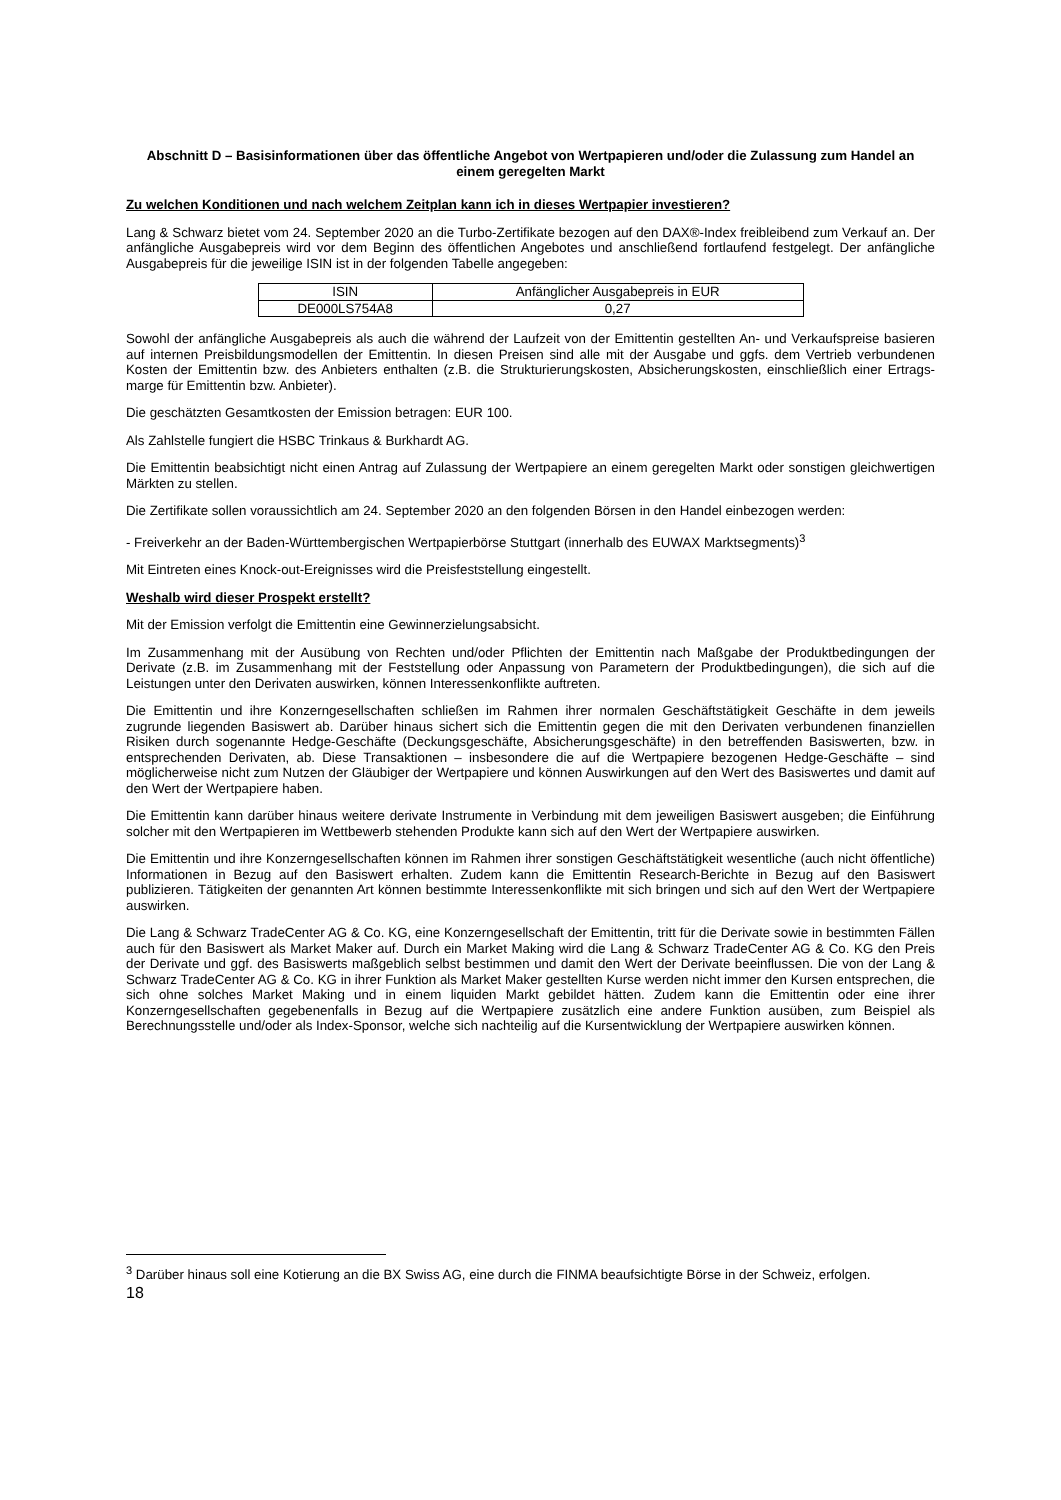Abschnitt D – Basisinformationen über das öffentliche Angebot von Wertpapieren und/oder die Zulassung zum Handel an einem geregelten Markt
Zu welchen Konditionen und nach welchem Zeitplan kann ich in dieses Wertpapier investieren?
Lang & Schwarz bietet vom 24. September 2020 an die Turbo-Zertifikate bezogen auf den DAX®-Index freibleibend zum Verkauf an. Der anfängliche Ausgabepreis wird vor dem Beginn des öffentlichen Angebotes und anschließend fortlaufend festgelegt. Der anfängliche Ausgabepreis für die jeweilige ISIN ist in der folgenden Tabelle angegeben:
| ISIN | Anfänglicher Ausgabepreis in EUR |
| --- | --- |
| DE000LS754A8 | 0,27 |
Sowohl der anfängliche Ausgabepreis als auch die während der Laufzeit von der Emittentin gestellten An- und Verkaufspreise basieren auf internen Preisbildungsmodellen der Emittentin. In diesen Preisen sind alle mit der Ausgabe und ggfs. dem Vertrieb verbundenen Kosten der Emittentin bzw. des Anbieters enthalten (z.B. die Strukturierungskosten, Absicherungskosten, einschließlich einer Ertrags-marge für Emittentin bzw. Anbieter).
Die geschätzten Gesamtkosten der Emission betragen: EUR 100.
Als Zahlstelle fungiert die HSBC Trinkaus & Burkhardt AG.
Die Emittentin beabsichtigt nicht einen Antrag auf Zulassung der Wertpapiere an einem geregelten Markt oder sonstigen gleichwertigen Märkten zu stellen.
Die Zertifikate sollen voraussichtlich am 24. September 2020 an den folgenden Börsen in den Handel einbezogen werden:
- Freiverkehr an der Baden-Württembergischen Wertpapierbörse Stuttgart (innerhalb des EUWAX Marktsegments)<sup>3</sup>
Mit Eintreten eines Knock-out-Ereignisses wird die Preisfeststellung eingestellt.
Weshalb wird dieser Prospekt erstellt?
Mit der Emission verfolgt die Emittentin eine Gewinnerzielungsabsicht.
Im Zusammenhang mit der Ausübung von Rechten und/oder Pflichten der Emittentin nach Maßgabe der Produktbedingungen der Derivate (z.B. im Zusammenhang mit der Feststellung oder Anpassung von Parametern der Produktbedingungen), die sich auf die Leistungen unter den Derivaten auswirken, können Interessenkonflikte auftreten.
Die Emittentin und ihre Konzerngesellschaften schließen im Rahmen ihrer normalen Geschäftstätigkeit Geschäfte in dem jeweils zugrunde liegenden Basiswert ab. Darüber hinaus sichert sich die Emittentin gegen die mit den Derivaten verbundenen finanziellen Risiken durch sogenannte Hedge-Geschäfte (Deckungsgeschäfte, Absicherungsgeschäfte) in den betreffenden Basiswerten, bzw. in entsprechenden Derivaten, ab. Diese Transaktionen – insbesondere die auf die Wertpapiere bezogenen Hedge-Geschäfte – sind möglicherweise nicht zum Nutzen der Gläubiger der Wertpapiere und können Auswirkungen auf den Wert des Basiswertes und damit auf den Wert der Wertpapiere haben.
Die Emittentin kann darüber hinaus weitere derivate Instrumente in Verbindung mit dem jeweiligen Basiswert ausgeben; die Einführung solcher mit den Wertpapieren im Wettbewerb stehenden Produkte kann sich auf den Wert der Wertpapiere auswirken.
Die Emittentin und ihre Konzerngesellschaften können im Rahmen ihrer sonstigen Geschäftstätigkeit wesentliche (auch nicht öffentliche) Informationen in Bezug auf den Basiswert erhalten. Zudem kann die Emittentin Research-Berichte in Bezug auf den Basiswert publizieren. Tätigkeiten der genannten Art können bestimmte Interessenkonflikte mit sich bringen und sich auf den Wert der Wertpapiere auswirken.
Die Lang & Schwarz TradeCenter AG & Co. KG, eine Konzerngesellschaft der Emittentin, tritt für die Derivate sowie in bestimmten Fällen auch für den Basiswert als Market Maker auf. Durch ein Market Making wird die Lang & Schwarz TradeCenter AG & Co. KG den Preis der Derivate und ggf. des Basiswerts maßgeblich selbst bestimmen und damit den Wert der Derivate beeinflussen. Die von der Lang & Schwarz TradeCenter AG & Co. KG in ihrer Funktion als Market Maker gestellten Kurse werden nicht immer den Kursen entsprechen, die sich ohne solches Market Making und in einem liquiden Markt gebildet hätten. Zudem kann die Emittentin oder eine ihrer Konzerngesellschaften gegebenenfalls in Bezug auf die Wertpapiere zusätzlich eine andere Funktion ausüben, zum Beispiel als Berechnungsstelle und/oder als Index-Sponsor, welche sich nachteilig auf die Kursentwicklung der Wertpapiere auswirken können.
<sup>3</sup> Darüber hinaus soll eine Kotierung an die BX Swiss AG, eine durch die FINMA beaufsichtigte Börse in der Schweiz, erfolgen.
18